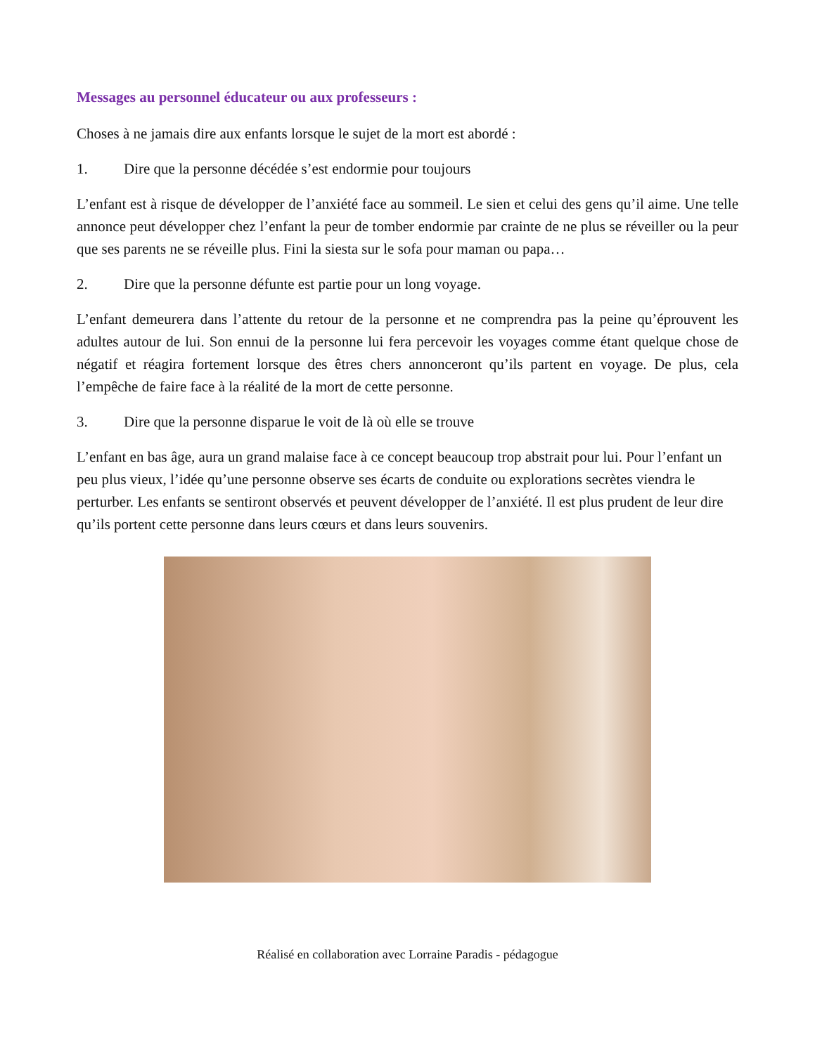Messages au personnel éducateur ou aux professeurs :
Choses à ne jamais dire aux enfants lorsque le sujet de la mort est abordé :
1. Dire que la personne décédée s’est endormie pour toujours
L’enfant est à risque de développer de l’anxiété face au sommeil. Le sien et celui des gens qu’il aime. Une telle annonce peut développer chez l’enfant la peur de tomber endormie par crainte de ne plus se réveiller ou la peur que ses parents ne se réveille plus. Fini la siesta sur le sofa pour maman ou papa…
2. Dire que la personne défunte est partie pour un long voyage.
L’enfant demeurera dans l’attente du retour de la personne et ne comprendra pas la peine qu’éprouvent les adultes autour de lui. Son ennui de la personne lui fera percevoir les voyages comme étant quelque chose de négatif et réagira fortement lorsque des êtres chers annonceront qu’ils partent en voyage. De plus, cela l’empêche de faire face à la réalité de la mort de cette personne.
3. Dire que la personne disparue le voit de là où elle se trouve
L’enfant en bas âge, aura un grand malaise face à ce concept beaucoup trop abstrait pour lui. Pour l’enfant un peu plus vieux, l’idée qu’une personne observe ses écarts de conduite ou explorations secrètes viendra le perturber. Les enfants se sentiront observés et peuvent développer de l’anxiété. Il est plus prudent de leur dire qu’ils portent cette personne dans leurs cœurs et dans leurs souvenirs.
Réalisé en collaboration avec Lorraine Paradis - pédagogue